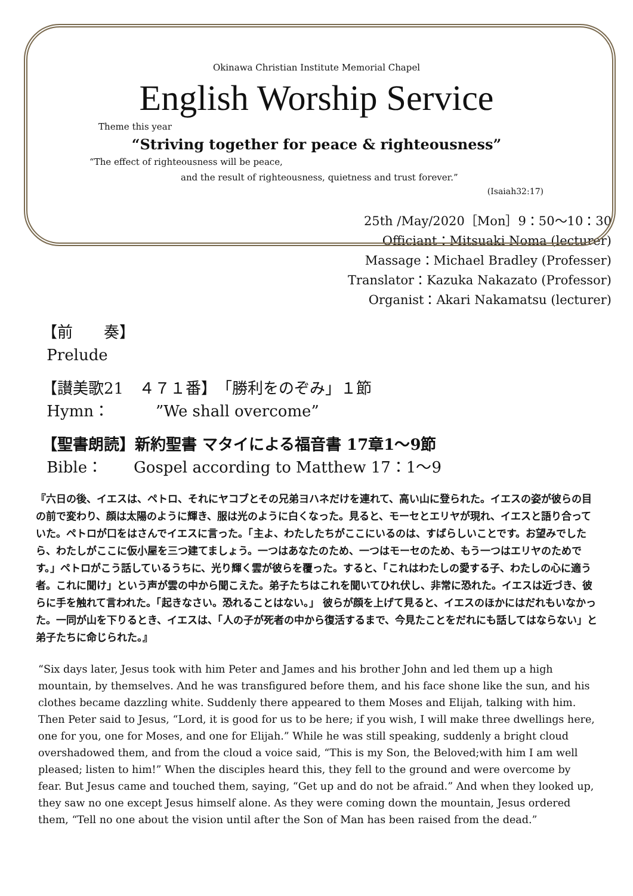Okinawa Christian Institute Memorial Chapel
English Worship Service
Theme this year
“Striving together for peace & righteousness”
“The effect of righteousness will be peace,
and the result of righteousness, quietness and trust forever.”
(Isaiah32:17)
25th /May/2020［Mon］9：50～10：30
Officiant：Mitsuaki Noma (lecturer)
Massage：Michael Bradley (Professer)
Translator：Kazuka Nakazato (Professor)
Organist：Akari Nakamatsu (lecturer)
【前　　奏】
Prelude
【讃美歌21　４７１番】　「勝利をのぞみ」１節
Hymn：　　　”We shall overcome”
【聖書朗読】新約聖書 マタイによる福音書 17章1～9節
Bible：　　Gospel according to Matthew 17：1～9
『六日の後、イエスは、ペトロ、それにヤコブとその兄弟ヨハネだけを連れて、高い山に登られた。イエスの姿が彼らの目の前で変わり、顔は太陽のように輝き、服は光のように白くなった。見ると、モーセとエリヤが現れ、イエスと語り合っていた。ペトロが口をはさんでイエスに言った。「主よ、わたしたちがここにいるのは、すばらしいことです。お望みでしたら、わたしがここに仮小屋を三つ建てましょう。一つはあなたのため、一つはモーセのため、もう一つはエリヤのためです。」ペトロがこう話しているうちに、光り輝く雲が彼らを覆った。すると、「これはわたしの愛する子、わたしの心に適う者。これに聞け」という声が雲の中から聞こえた。弟子たちはこれを聞いてひれ伏し、非常に恐れた。イエスは近づき、彼らに手を触れて言われた。「起きなさい。恐れることはない。」 彼らが顔を上げて見ると、イエスのほかにはだれもいなかった。一同が山を下りるとき、イエスは、「人の子が死者の中から復活するまで、今見たことをだれにも話してはならない」と弟子たちに命じられた。』
“Six days later, Jesus took with him Peter and James and his brother John and led them up a high mountain, by themselves. And he was transfigured before them, and his face shone like the sun, and his clothes became dazzling white. Suddenly there appeared to them Moses and Elijah, talking with him. Then Peter said to Jesus, “Lord, it is good for us to be here; if you wish, I will make three dwellings here, one for you, one for Moses, and one for Elijah.” While he was still speaking, suddenly a bright cloud overshadowed them, and from the cloud a voice said, “This is my Son, the Beloved;with him I am well pleased; listen to him!” When the disciples heard this, they fell to the ground and were overcome by fear. But Jesus came and touched them, saying, “Get up and do not be afraid.” And when they looked up, they saw no one except Jesus himself alone. As they were coming down the mountain, Jesus ordered them, “Tell no one about the vision until after the Son of Man has been raised from the dead.”